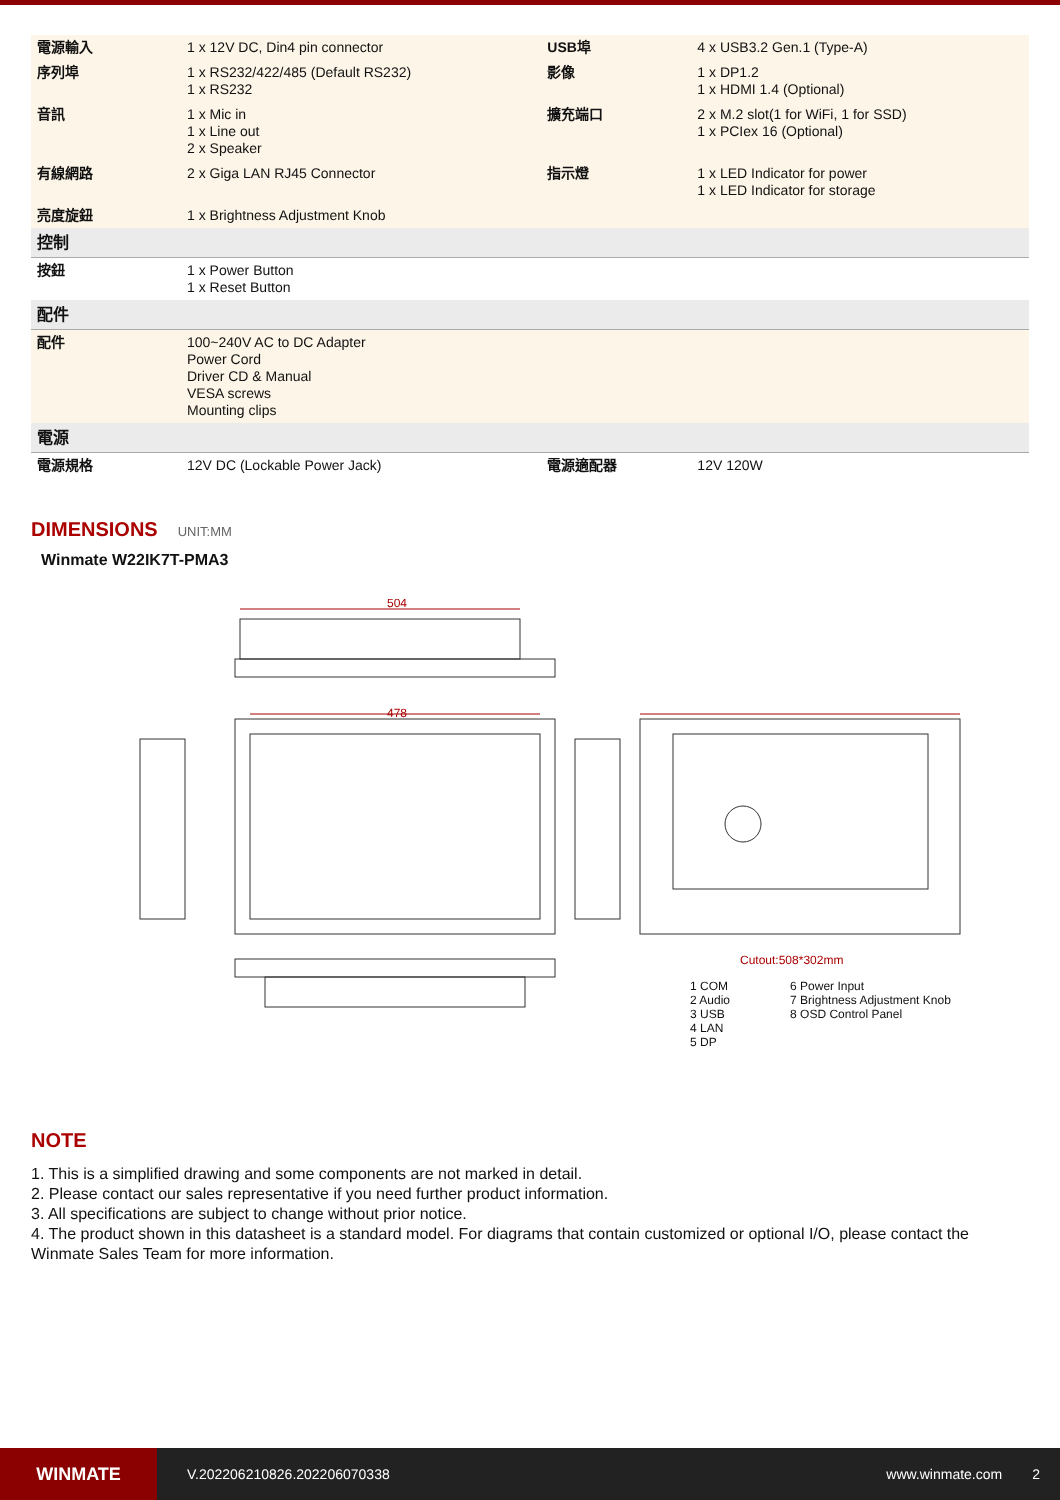| 電源輸入 | 1 x 12V DC, Din4 pin connector | USB埠 | 4 x USB3.2 Gen.1 (Type-A) |
| 序列埠 | 1 x RS232/422/485 (Default RS232) 1 x RS232 | 影像 | 1 x DP1.2 1 x HDMI 1.4 (Optional) |
| 音訊 | 1 x Mic in 1 x Line out 2 x Speaker | 擴充端口 | 2 x M.2 slot(1 for WiFi, 1 for SSD) 1 x PCIex 16 (Optional) |
| 有線網路 | 2 x Giga LAN RJ45 Connector | 指示燈 | 1 x LED Indicator for power 1 x LED Indicator for storage |
| 亮度旋鈕 | 1 x Brightness Adjustment Knob | | |
| 控制 | | | |
| 按鈕 | 1 x Power Button 1 x Reset Button | | |
| 配件 | | | |
| 配件 | 100~240V AC to DC Adapter Power Cord Driver CD & Manual VESA screws Mounting clips | | |
| 電源 | | | |
| 電源規格 | 12V DC (Lockable Power Jack) | 電源適配器 | 12V 120W |
DIMENSIONS UNIT:MM
Winmate W22IK7T-PMA3
504
478
Cutout:508*302mm
1 COM
2 Audio
3 USB
4 LAN
5 DP
6 Power Input
7 Brightness Adjustment Knob
8 OSD Control Panel
NOTE
1. This is a simplified drawing and some components are not marked in detail.
2. Please contact our sales representative if you need further product information.
3. All specifications are subject to change without prior notice.
4. The product shown in this datasheet is a standard model. For diagrams that contain customized or optional I/O, please contact the Winmate Sales Team for more information.
WINMATE
V.202206210826.202206070338 www.winmate.com 2